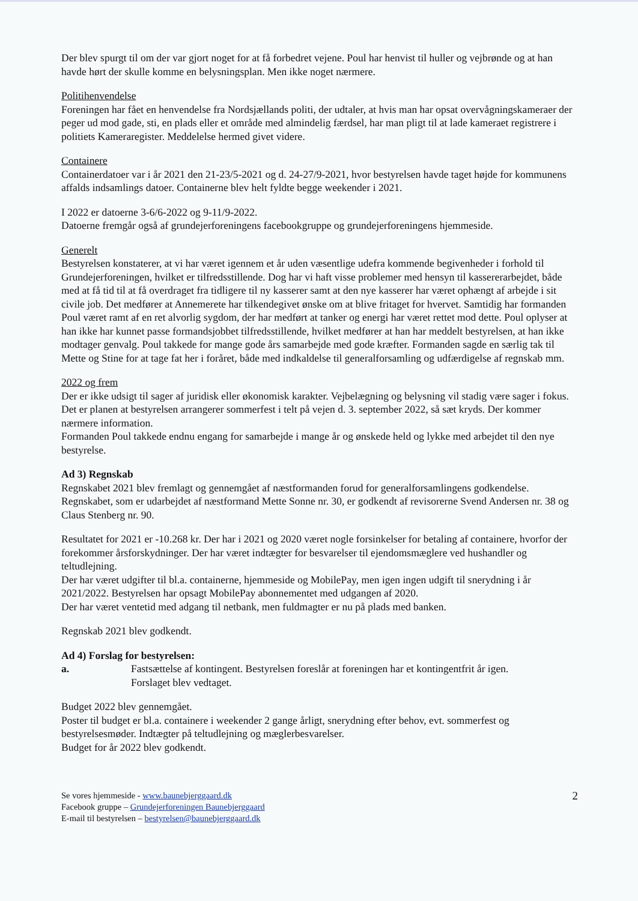Der blev spurgt til om der var gjort noget for at få forbedret vejene. Poul har henvist til huller og vejbrønde og at han havde hørt der skulle komme en belysningsplan. Men ikke noget nærmere.
Politihenvendelse
Foreningen har fået en henvendelse fra Nordsjællands politi, der udtaler, at hvis man har opsat overvågningskameraer der peger ud mod gade, sti, en plads eller et område med almindelig færdsel, har man pligt til at lade kameraet registrere i politiets Kameraregister. Meddelelse hermed givet videre.
Containere
Containerdatoer var i år 2021 den 21-23/5-2021 og d. 24-27/9-2021, hvor bestyrelsen havde taget højde for kommunens affalds indsamlings datoer. Containerne blev helt fyldte begge weekender i 2021.
I 2022 er datoerne 3-6/6-2022 og 9-11/9-2022.
Datoerne fremgår også af grundejerforeningens facebookgruppe og grundejerforeningens hjemmeside.
Generelt
Bestyrelsen konstaterer, at vi har været igennem et år uden væsentlige udefra kommende begivenheder i forhold til Grundejerforeningen, hvilket er tilfredsstillende. Dog har vi haft visse problemer med hensyn til kassererarbejdet, både med at få tid til at få overdraget fra tidligere til ny kasserer samt at den nye kasserer har været ophængt af arbejde i sit civile job. Det medfører at Annemerete har tilkendegivet ønske om at blive fritaget for hvervet. Samtidig har formanden Poul været ramt af en ret alvorlig sygdom, der har medført at tanker og energi har været rettet mod dette. Poul oplyser at han ikke har kunnet passe formandsjobbet tilfredsstillende, hvilket medfører at han har meddelt bestyrelsen, at han ikke modtager genvalg. Poul takkede for mange gode års samarbejde med gode kræfter. Formanden sagde en særlig tak til Mette og Stine for at tage fat her i foråret, både med indkaldelse til generalforsamling og udfærdigelse af regnskab mm.
2022 og frem
Der er ikke udsigt til sager af juridisk eller økonomisk karakter. Vejbelægning og belysning vil stadig være sager i fokus.
Det er planen at bestyrelsen arrangerer sommerfest i telt på vejen d. 3. september 2022, så sæt kryds. Der kommer nærmere information.
Formanden Poul takkede endnu engang for samarbejde i mange år og ønskede held og lykke med arbejdet til den nye bestyrelse.
Ad 3) Regnskab
Regnskabet 2021 blev fremlagt og gennemgået af næstformanden forud for generalforsamlingens godkendelse. Regnskabet, som er udarbejdet af næstformand Mette Sonne nr. 30, er godkendt af revisorerne Svend Andersen nr. 38 og Claus Stenberg nr. 90.
Resultatet for 2021 er -10.268 kr. Der har i 2021 og 2020 været nogle forsinkelser for betaling af containere, hvorfor der forekommer årsforskydninger. Der har været indtægter for besvarelser til ejendomsmæglere ved hushandler og teltudlejning.
Der har været udgifter til bl.a. containerne, hjemmeside og MobilePay, men igen ingen udgift til snerydning i år 2021/2022. Bestyrelsen har opsagt MobilePay abonnementet med udgangen af 2020.
Der har været ventetid med adgang til netbank, men fuldmagter er nu på plads med banken.
Regnskab 2021 blev godkendt.
Ad 4) Forslag for bestyrelsen:
a. Fastsættelse af kontingent. Bestyrelsen foreslår at foreningen har et kontingentfrit år igen.
Forslaget blev vedtaget.
Budget 2022 blev gennemgået.
Poster til budget er bl.a. containere i weekender 2 gange årligt, snerydning efter behov, evt. sommerfest og bestyrelsesmøder. Indtægter på teltudlejning og mæglerbesvarelser.
Budget for år 2022 blev godkendt.
Se vores hjemmeside - www.baunebjerggaard.dk
Facebook gruppe – Grundejerforeningen Baunebjerggaard
E-mail til bestyrelsen – bestyrelsen@baunebjerggaard.dk
2